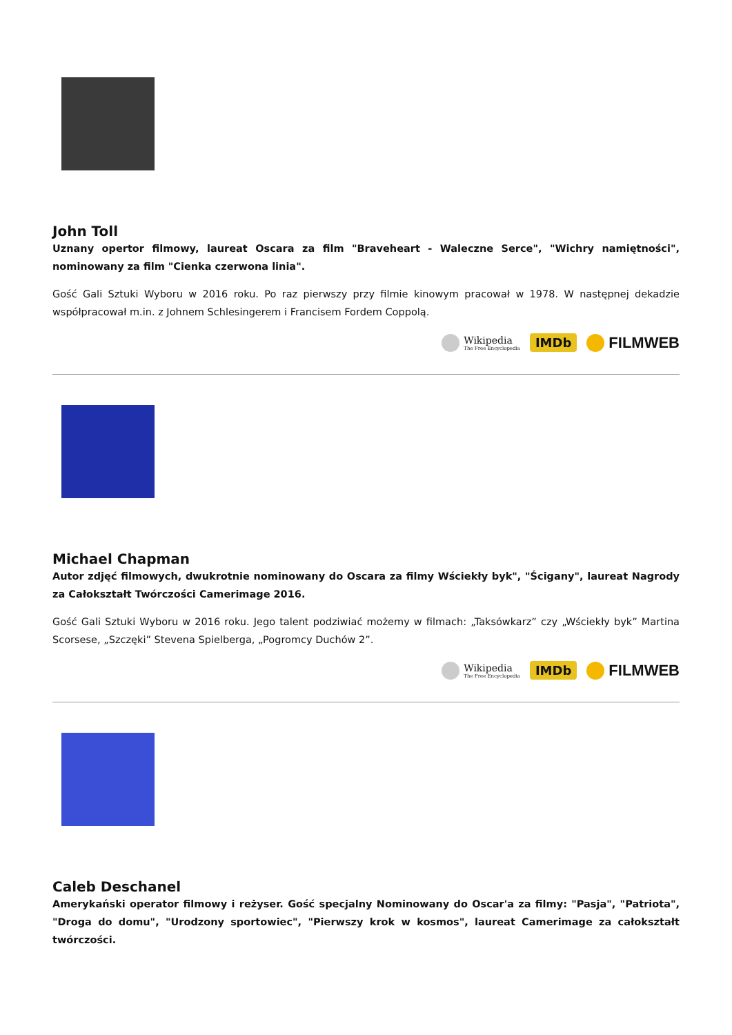John Toll
Uznany opertor filmowy, laureat Oscara za film "Braveheart - Waleczne Serce", "Wichry namiętności", nominowany za film "Cienka czerwona linia".
Gość Gali Sztuki Wyboru w 2016 roku. Po raz pierwszy przy filmie kinowym pracował w 1978. W następnej dekadzie współpracował m.in. z Johnem Schlesingerem i Francisem Fordem Coppolą.
Wikipedia
The Free Encyclopedia
IMDb FILMWEB
Michael Chapman
Autor zdjęć filmowych, dwukrotnie nominowany do Oscara za filmy Wściekły byk", "Ścigany", laureat Nagrody za Całokształt Twórczości Camerimage 2016.
Gość Gali Sztuki Wyboru w 2016 roku. Jego talent podziwiać możemy w filmach: „Taksówkarz” czy „Wściekły byk” Martina Scorsese, „Szczęki” Stevena Spielberga, „Pogromcy Duchów 2”.
Wikipedia
The Free Encyclopedia
IMDb FILMWEB
Caleb Deschanel
Amerykański operator filmowy i reżyser. Gość specjalny Nominowany do Oscar'a za filmy: "Pasja", "Patriota", "Droga do domu", "Urodzony sportowiec", "Pierwszy krok w kosmos", laureat Camerimage za całokształt twórczości.